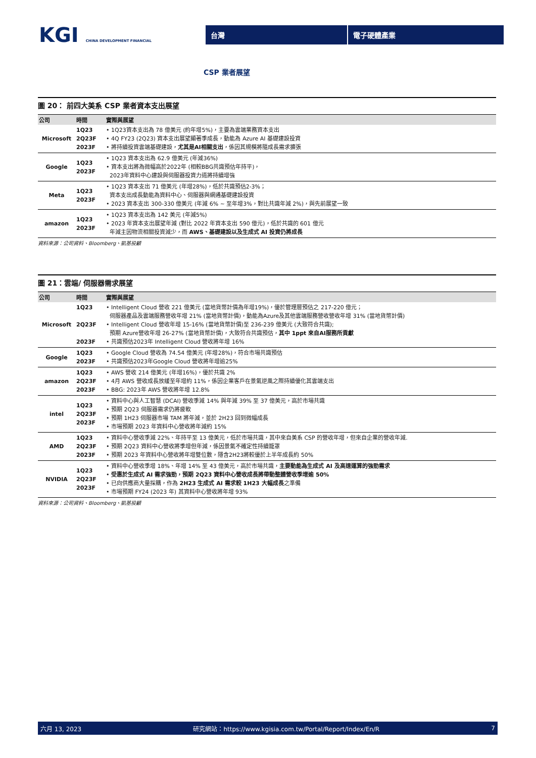KGI CHINA DEVELOPMENT FINANCIAL
台灣 電子硬體產業
CSP 業者展望
圖 20： 前四大美系 CSP 業者資本支出展望
| 公司 | 時間 | 實際與展望 |
| --- | --- | --- |
| Microsoft | 1Q23 2Q23F 2023F | • 1Q23資本支出為 78 億美元 (約年增5%)，主要為雲端業務資本支出 • 4Q FY23 (2Q23) 資本支出展望顯著季成長，動能為 Azure AI 基礎建設投資 • 將持續投資雲端基礎建設， 尤其是AI相關支出 ，係因其規模將隨成長需求擴張 |
| Google | 1Q23 2023F | • 1Q23 資本支出為 62.9 億美元 (年減36%) • 資本支出將為微幅高於2022年 (相較BBG共識預估年持平)， 2023年資料中心建設與伺服器投資力道將持續增強 |
| Meta | 1Q23 2023F | • 1Q23 資本支出 71 億美元 (年增28%)，低於共識預估2-3%； 資本支出成長動能為資料中心、伺服器與網通基礎建設投資 • 2023 資本支出 300-330 億美元 (年減 6% ~ 至年增3%，對比共識年減 2%)，與先前展望一致 |
| amazon | 1Q23 2023F | • 1Q23 資本支出為 142 美元 (年減5%) • 2023 年資本支出展望年減 (對比 2022 年資本支出 590 億元)，低於共識的 601 億元 年減主因物流相關投資減少，而 AWS、基礎建設以及生成式 AI 投資仍將成長 |
資料來源：公司資料、Bloomberg、凱基投顧
圖 21：雲端/ 伺服器需求展望
| 公司 | 時間 | 實際與展望 |
| --- | --- | --- |
| Microsoft | 1Q23 2Q23F 2023F | • Intelligent Cloud 營收 221 億美元 (當地貨幣計價為年增19%)，優於管理層預估之 217-220 億元； 伺服器產品及雲端服務營收年增 21% (當地貨幣計價)，動能為Azure及其他雲端服務營收營收年增 31% (當地貨幣計價) • Intelligent Cloud 營收年增 15-16% (當地貨幣計價)至 236-239 億美元 (大致符合共識); 預期 Azure營收年增 26-27% (當地貨幣計價)，大致符合共識預估， 其中 1ppt 來自AI服務所貢獻 • 共識預估2023年 Intelligent Cloud 營收將年增 16% |
| Google | 1Q23 2023F | • Google Cloud 營收為 74.54 億美元 (年增28%)，符合市場共識預估 • 共識預估2023年Google Cloud 營收將年增逾25% |
| amazon | 1Q23 2Q23F 2023F | • AWS 營收 214 億美元 (年增16%)，優於共識 2% • 4月 AWS 營收成長放緩至年增約 11%，係因企業客戶在景氣逆風之際持續優化其雲端支出 • BBG: 2023年 AWS 營收將年增 12.8% |
| intel | 1Q23 2Q23F 2023F | • 資料中心與人工智慧 (DCAI) 營收季減 14% 與年減 39% 至 37 億美元，高於市場共識 • 預期 2Q23 伺服器需求仍將疲軟 • 預期 1H23 伺服器市場 TAM 將年減，並於 2H23 回到微幅成長 • 市場預期 2023 年資料中心營收將年減約 15% |
| AMD | 1Q23 2Q23F 2023F | • 資料中心營收季減 22%、年持平至 13 億美元，低於市場共識，其中來自美系 CSP 的營收年增，但來自企業的營收年減. • 預期 2Q23 資料中心營收將季增但年減，係因景氣不確定性持續籠罩 • 預期 2023 年資料中心營收將年增雙位數，隱含2H23將較優於上半年成長約 50% |
| NVIDIA | 1Q23 2Q23F 2023F | • 資料中心營收季增 18%、年增 14% 至 43 億美元，高於市場共識， 主要動能為生成式 AI 及高速運算的強勁需求 • 受惠於生成式 AI 需求強勁，預期 2Q23 資料中心營收成長將帶動整體營收季增逾 50% • 已向供應商大量採購，作為 2H23 生成式 AI 需求較 1H23 大幅成長 之準備 • 市場預期 FY24 (2023 年) 其資料中心營收將年增 93% |
資料來源：公司資料、Bloomberg、凱基投顧
六月 13, 2023 研究網站：https://www.kgisia.com.tw/Portal/Report/Index/En/R 7